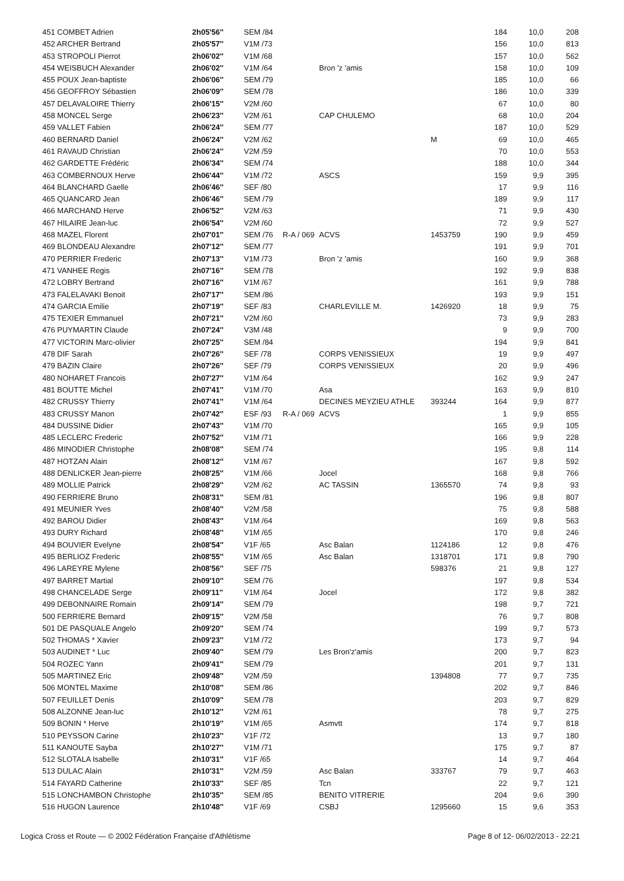| 451 COMBET Adrien | 2h05'56'' | SEM /84 | | | | 184 | 10,0 | 208 |
| 452 ARCHER Bertrand | 2h05'57'' | V1M /73 | | | | 156 | 10,0 | 813 |
| 453 STROPOLI Pierrot | 2h06'02'' | V1M /68 | | | | 157 | 10,0 | 562 |
| 454 WEISBUCH Alexander | 2h06'02'' | V1M /64 | | Bron 'z 'amis | | 158 | 10,0 | 109 |
| 455 POUX Jean-baptiste | 2h06'06'' | SEM /79 | | | | 185 | 10,0 | 66 |
| 456 GEOFFROY Sébastien | 2h06'09'' | SEM /78 | | | | 186 | 10,0 | 339 |
| 457 DELAVALOIRE Thierry | 2h06'15'' | V2M /60 | | | | 67 | 10,0 | 80 |
| 458 MONCEL Serge | 2h06'23'' | V2M /61 | | CAP CHULEMO | | 68 | 10,0 | 204 |
| 459 VALLET Fabien | 2h06'24'' | SEM /77 | | | | 187 | 10,0 | 529 |
| 460 BERNARD Daniel | 2h06'24'' | V2M /62 | | | M | 69 | 10,0 | 465 |
| 461 RAVAUD Christian | 2h06'24'' | V2M /59 | | | | 70 | 10,0 | 553 |
| 462 GARDETTE Frédéric | 2h06'34'' | SEM /74 | | | | 188 | 10,0 | 344 |
| 463 COMBERNOUX Herve | 2h06'44'' | V1M /72 | | ASCS | | 159 | 9,9 | 395 |
| 464 BLANCHARD Gaelle | 2h06'46'' | SEF /80 | | | | 17 | 9,9 | 116 |
| 465 QUANCARD Jean | 2h06'46'' | SEM /79 | | | | 189 | 9,9 | 117 |
| 466 MARCHAND Herve | 2h06'52'' | V2M /63 | | | | 71 | 9,9 | 430 |
| 467 HILAIRE Jean-luc | 2h06'54'' | V2M /60 | | | | 72 | 9,9 | 527 |
| 468 MAZEL Florent | 2h07'01'' | SEM /76 | R-A / 069 | ACVS | 1453759 | 190 | 9,9 | 459 |
| 469 BLONDEAU Alexandre | 2h07'12'' | SEM /77 | | | | 191 | 9,9 | 701 |
| 470 PERRIER Frederic | 2h07'13'' | V1M /73 | | Bron 'z 'amis | | 160 | 9,9 | 368 |
| 471 VANHEE Regis | 2h07'16'' | SEM /78 | | | | 192 | 9,9 | 838 |
| 472 LOBRY Bertrand | 2h07'16'' | V1M /67 | | | | 161 | 9,9 | 788 |
| 473 FALELAVAKI Benoit | 2h07'17'' | SEM /86 | | | | 193 | 9,9 | 151 |
| 474 GARCIA Emilie | 2h07'19'' | SEF /83 | | CHARLEVILLE M. | 1426920 | 18 | 9,9 | 75 |
| 475 TEXIER Emmanuel | 2h07'21'' | V2M /60 | | | | 73 | 9,9 | 283 |
| 476 PUYMARTIN Claude | 2h07'24'' | V3M /48 | | | | 9 | 9,9 | 700 |
| 477 VICTORIN Marc-olivier | 2h07'25'' | SEM /84 | | | | 194 | 9,9 | 841 |
| 478 DIF Sarah | 2h07'26'' | SEF /78 | | CORPS VENISSIEUX | | 19 | 9,9 | 497 |
| 479 BAZIN Claire | 2h07'26'' | SEF /79 | | CORPS VENISSIEUX | | 20 | 9,9 | 496 |
| 480 NOHARET Francois | 2h07'27'' | V1M /64 | | | | 162 | 9,9 | 247 |
| 481 BOUTTE Michel | 2h07'41'' | V1M /70 | | Asa | | 163 | 9,9 | 810 |
| 482 CRUSSY Thierry | 2h07'41'' | V1M /64 | | DECINES MEYZIEU ATHLE | 393244 | 164 | 9,9 | 877 |
| 483 CRUSSY Manon | 2h07'42'' | ESF /93 | R-A / 069 | ACVS | | 1 | 9,9 | 855 |
| 484 DUSSINE Didier | 2h07'43'' | V1M /70 | | | | 165 | 9,9 | 105 |
| 485 LECLERC Frederic | 2h07'52'' | V1M /71 | | | | 166 | 9,9 | 228 |
| 486 MINODIER Christophe | 2h08'08'' | SEM /74 | | | | 195 | 9,8 | 114 |
| 487 HOTZAN Alain | 2h08'12'' | V1M /67 | | | | 167 | 9,8 | 592 |
| 488 DENLICKER Jean-pierre | 2h08'25'' | V1M /66 | | Jocel | | 168 | 9,8 | 766 |
| 489 MOLLIE Patrick | 2h08'29'' | V2M /62 | | AC TASSIN | 1365570 | 74 | 9,8 | 93 |
| 490 FERRIERE Bruno | 2h08'31'' | SEM /81 | | | | 196 | 9,8 | 807 |
| 491 MEUNIER Yves | 2h08'40'' | V2M /58 | | | | 75 | 9,8 | 588 |
| 492 BAROU Didier | 2h08'43'' | V1M /64 | | | | 169 | 9,8 | 563 |
| 493 DURY Richard | 2h08'48'' | V1M /65 | | | | 170 | 9,8 | 246 |
| 494 BOUVIER Evelyne | 2h08'54'' | V1F /65 | | Asc Balan | 1124186 | 12 | 9,8 | 476 |
| 495 BERLIOZ Frederic | 2h08'55'' | V1M /65 | | Asc Balan | 1318701 | 171 | 9,8 | 790 |
| 496 LAREYRE Mylene | 2h08'56'' | SEF /75 | | | 598376 | 21 | 9,8 | 127 |
| 497 BARRET Martial | 2h09'10'' | SEM /76 | | | | 197 | 9,8 | 534 |
| 498 CHANCELADE Serge | 2h09'11'' | V1M /64 | | Jocel | | 172 | 9,8 | 382 |
| 499 DEBONNAIRE Romain | 2h09'14'' | SEM /79 | | | | 198 | 9,7 | 721 |
| 500 FERRIERE Bernard | 2h09'15'' | V2M /58 | | | | 76 | 9,7 | 808 |
| 501 DE PASQUALE Angelo | 2h09'20'' | SEM /74 | | | | 199 | 9,7 | 573 |
| 502 THOMAS * Xavier | 2h09'23'' | V1M /72 | | | | 173 | 9,7 | 94 |
| 503 AUDINET * Luc | 2h09'40'' | SEM /79 | | Les Bron'z'amis | | 200 | 9,7 | 823 |
| 504 ROZEC Yann | 2h09'41'' | SEM /79 | | | | 201 | 9,7 | 131 |
| 505 MARTINEZ Eric | 2h09'48'' | V2M /59 | | | 1394808 | 77 | 9,7 | 735 |
| 506 MONTEL Maxime | 2h10'08'' | SEM /86 | | | | 202 | 9,7 | 846 |
| 507 FEUILLET Denis | 2h10'09'' | SEM /78 | | | | 203 | 9,7 | 829 |
| 508 ALZONNE Jean-luc | 2h10'12'' | V2M /61 | | | | 78 | 9,7 | 275 |
| 509 BONIN * Herve | 2h10'19'' | V1M /65 | | Asmvtt | | 174 | 9,7 | 818 |
| 510 PEYSSON Carine | 2h10'23'' | V1F /72 | | | | 13 | 9,7 | 180 |
| 511 KANOUTE Sayba | 2h10'27'' | V1M /71 | | | | 175 | 9,7 | 87 |
| 512 SLOTALA Isabelle | 2h10'31'' | V1F /65 | | | | 14 | 9,7 | 464 |
| 513 DULAC Alain | 2h10'31'' | V2M /59 | | Asc Balan | 333767 | 79 | 9,7 | 463 |
| 514 FAYARD Catherine | 2h10'33'' | SEF /85 | | Tcn | | 22 | 9,7 | 121 |
| 515 LONCHAMBON Christophe | 2h10'35'' | SEM /85 | | BENITO VITRERIE | | 204 | 9,6 | 390 |
| 516 HUGON Laurence | 2h10'48'' | V1F /69 | | CSBJ | 1295660 | 15 | 9,6 | 353 |
Logica Cross et Route — © 2002 Fédération Française d'Athlétisme Page 8 of 12- 06/02/2013 - 22:21